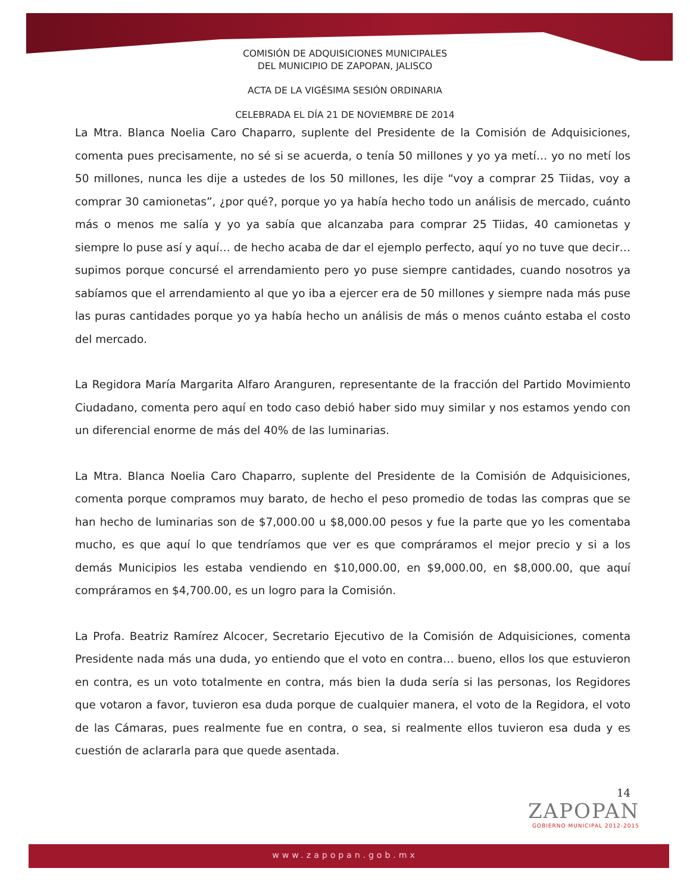COMISIÓN DE ADQUISICIONES MUNICIPALES
DEL MUNICIPIO DE ZAPOPAN, JALISCO
ACTA DE LA VIGÉSIMA SESIÓN ORDINARIA
CELEBRADA EL DÍA 21 DE NOVIEMBRE DE 2014
La Mtra. Blanca Noelia Caro Chaparro, suplente del Presidente de la Comisión de Adquisiciones, comenta pues precisamente, no sé si se acuerda, o tenía 50 millones y yo ya metí… yo no metí los 50 millones, nunca les dije a ustedes de los 50 millones, les dije “voy a comprar 25 Tiidas, voy a comprar 30 camionetas”, ¿por qué?, porque yo ya había hecho todo un análisis de mercado, cuánto más o menos me salía y yo ya sabía que alcanzaba para comprar 25 Tiidas, 40 camionetas y siempre lo puse así y aquí… de hecho acaba de dar el ejemplo perfecto, aquí yo no tuve que decir… supimos porque concursé el arrendamiento pero yo puse siempre cantidades, cuando nosotros ya sabíamos que el arrendamiento al que yo iba a ejercer era de 50 millones y siempre nada más puse las puras cantidades porque yo ya había hecho un análisis de más o menos cuánto estaba el costo del mercado.
La Regidora María Margarita Alfaro Aranguren, representante de la fracción del Partido Movimiento Ciudadano, comenta pero aquí en todo caso debió haber sido muy similar y nos estamos yendo con un diferencial enorme de más del 40% de las luminarias.
La Mtra. Blanca Noelia Caro Chaparro, suplente del Presidente de la Comisión de Adquisiciones, comenta porque compramos muy barato, de hecho el peso promedio de todas las compras que se han hecho de luminarias son de $7,000.00 u $8,000.00 pesos y fue la parte que yo les comentaba mucho, es que aquí lo que tendríamos que ver es que compráramos el mejor precio y si a los demás Municipios les estaba vendiendo en $10,000.00, en $9,000.00, en $8,000.00, que aquí compráramos en $4,700.00, es un logro para la Comisión.
La Profa. Beatriz Ramírez Alcocer, Secretario Ejecutivo de la Comisión de Adquisiciones, comenta Presidente nada más una duda, yo entiendo que el voto en contra… bueno, ellos los que estuvieron en contra, es un voto totalmente en contra, más bien la duda sería si las personas, los Regidores que votaron a favor, tuvieron esa duda porque de cualquier manera, el voto de la Regidora, el voto de las Cámaras, pues realmente fue en contra, o sea, si realmente ellos tuvieron esa duda y es cuestión de aclararla para que quede asentada.
14
ZAPOPAN
GOBIERNO MUNICIPAL 2012-2015
www.zapopan.gob.mx